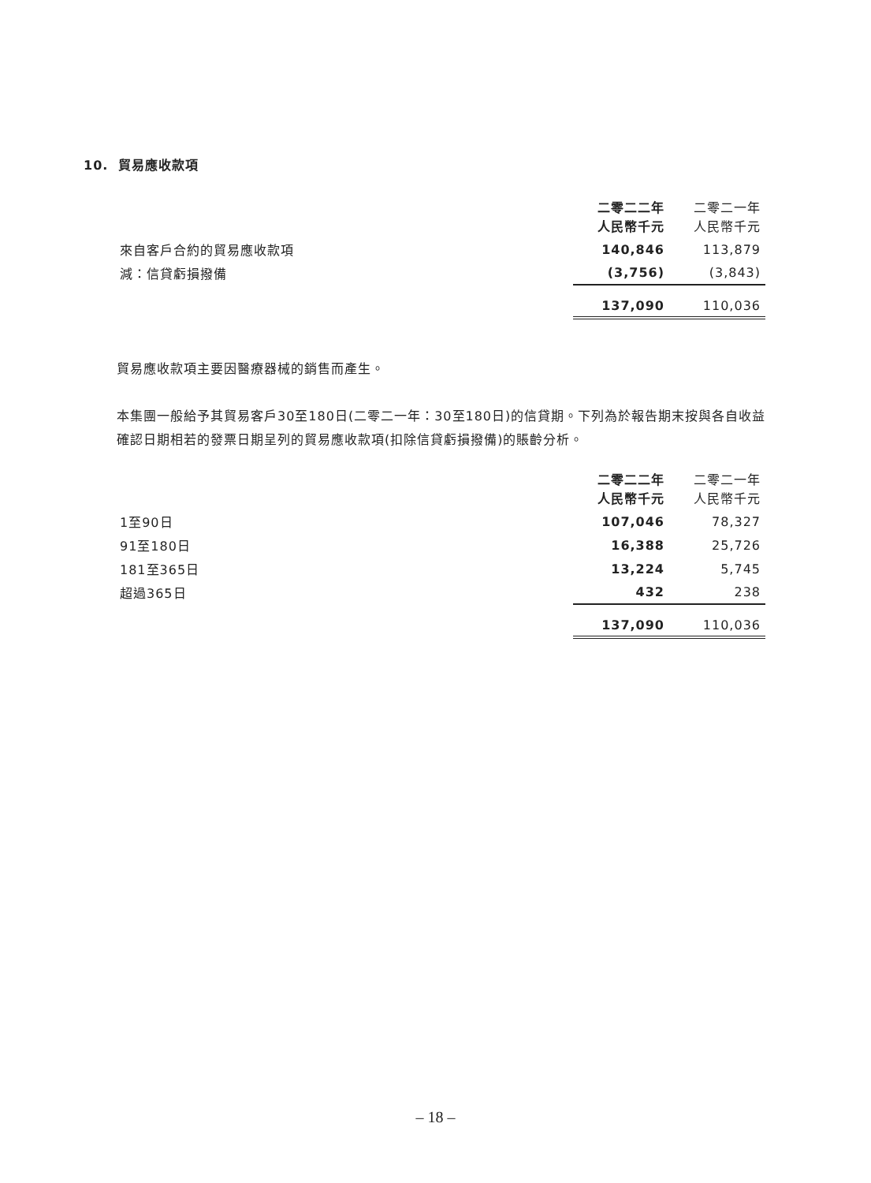10. 貿易應收款項
| | 二零二二年 人民幣千元 | 二零二一年 人民幣千元 |
| --- | --- | --- |
| 來自客戶合約的貿易應收款項 | 140,846 | 113,879 |
| 減：信貸虧損撥備 | (3,756) | (3,843) |
| | 137,090 | 110,036 |
貿易應收款項主要因醫療器械的銷售而產生。
本集團一般給予其貿易客戶30至180日(二零二一年：30至180日)的信貸期。下列為於報告期末按與各自收益確認日期相若的發票日期呈列的貿易應收款項(扣除信貸虧損撥備)的賬齡分析。
| | 二零二二年 人民幣千元 | 二零二一年 人民幣千元 |
| --- | --- | --- |
| 1至90日 | 107,046 | 78,327 |
| 91至180日 | 16,388 | 25,726 |
| 181至365日 | 13,224 | 5,745 |
| 超過365日 | 432 | 238 |
| | 137,090 | 110,036 |
– 18 –